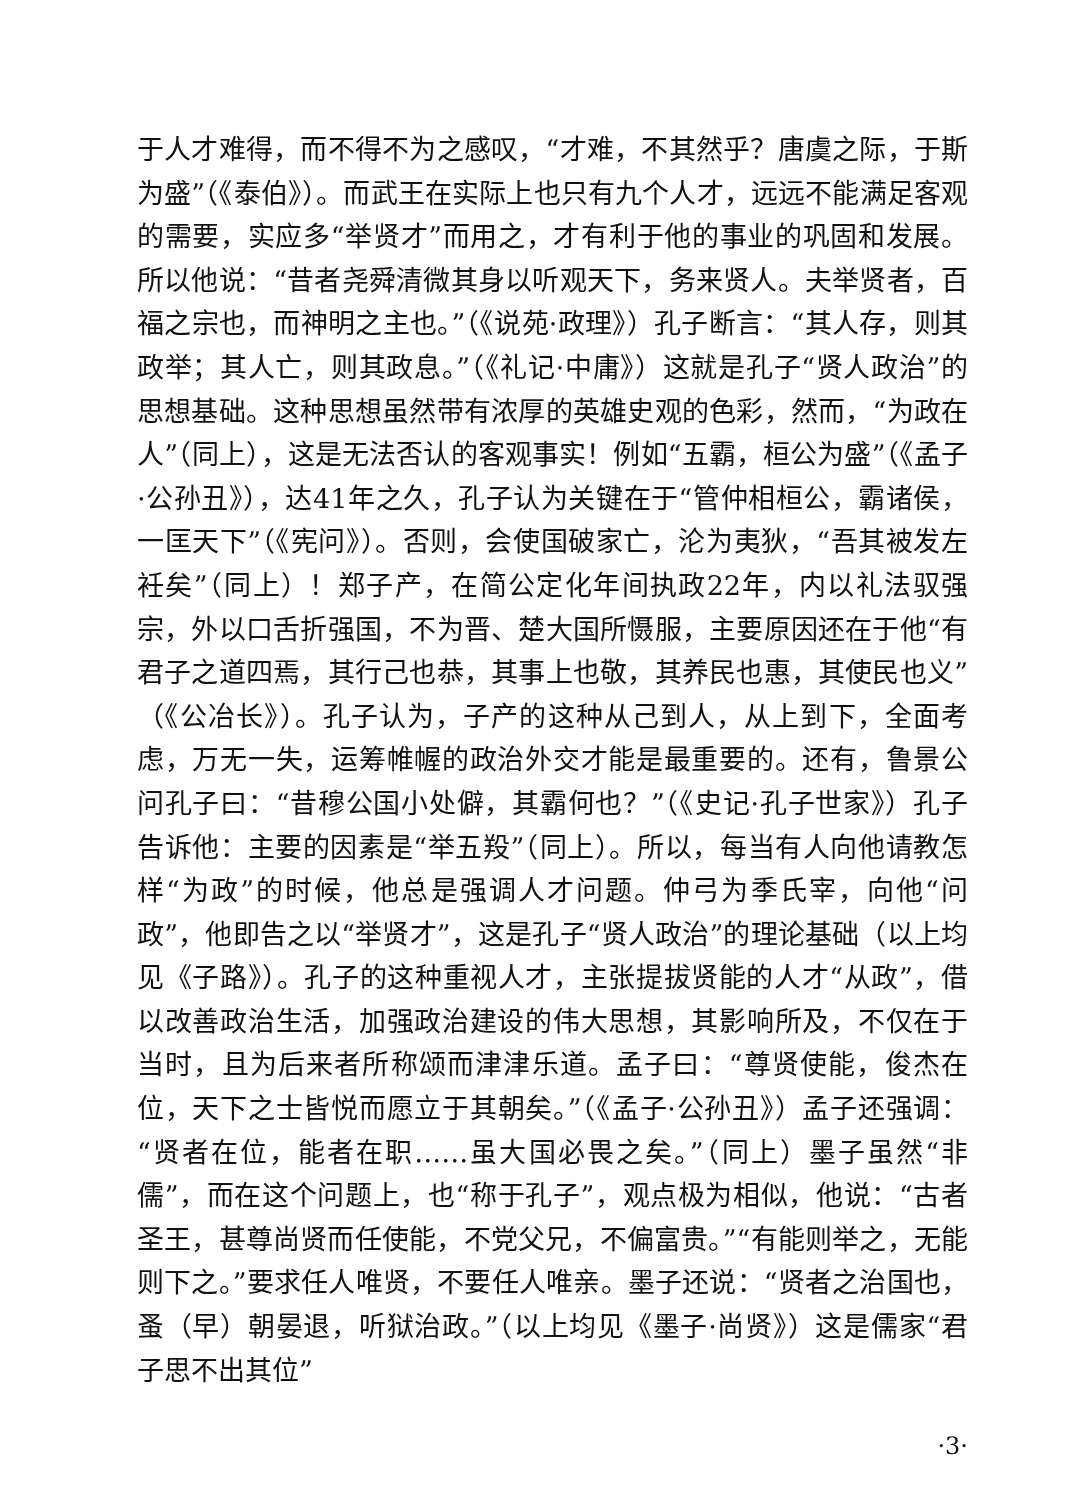于人才难得，而不得不为之感叹，“才难，不其然乎？唐虞之际，于斯为盛”（《泰伯》）。而武王在实际上也只有九个人才，远远不能满足客观的需要，实应多“举贤才”而用之，才有利于他的事业的巩固和发展。所以他说：“昔者尧舜清微其身以听观天下，务来贤人。夫举贤者，百福之宗也，而神明之主也。”（《说苑·政理》）孔子断言：“其人存，则其政举；其人亡，则其政息。”（《礼记·中庸》）这就是孔子“贤人政治”的思想基础。这种思想虽然带有浓厚的英雄史观的色彩，然而，“为政在人”（同上），这是无法否认的客观事实！例如“五霸，桓公为盛”（《孟子·公孙丑》），达41年之久，孔子认为关键在于“管仲相桓公，霸诸侯，一匡天下”（《宪问》）。否则，会使国破家亡，沦为夷狄，“吾其被发左衽矣”（同上）！郑子产，在简公定化年间执政22年，内以礼法驭强宗，外以口舌折强国，不为晋、楚大国所慑服，主要原因还在于他“有君子之道四焉，其行己也恭，其事上也敬，其养民也惠，其使民也义”（《公冶长》）。孔子认为，子产的这种从己到人，从上到下，全面考虑，万无一失，运筹帷幄的政治外交才能是最重要的。还有，鲁景公问孔子曰：“昔穆公国小处僻，其霸何也？”（《史记·孔子世家》）孔子告诉他：主要的因素是“举五羖”（同上）。所以，每当有人向他请教怎样“为政”的时候，他总是强调人才问题。仲弓为季氏宰，向他“问政”，他即告之以“举贤才”，这是孔子“贤人政治”的理论基础（以上均见《子路》）。孔子的这种重视人才，主张提拔贤能的人才“从政”，借以改善政治生活，加强政治建设的伟大思想，其影响所及，不仅在于当时，且为后来者所称颂而津津乐道。孟子曰：“尊贤使能，俊杰在位，天下之士皆悦而愿立于其朝矣。”（《孟子·公孙丑》）孟子还强调：“贤者在位，能者在职……虽大国必畏之矣。”（同上）墨子虽然“非儒”，而在这个问题上，也“称于孔子”，观点极为相似，他说：“古者圣王，甚尊尚贤而任使能，不党父兄，不偏富贵。”“有能则举之，无能则下之。”要求任人唯贤，不要任人唯亲。墨子还说：“贤者之治国也，蚤（早）朝晏退，听狱治政。”（以上均见《墨子·尚贤》）这是儒家“君子思不出其位”
·3·